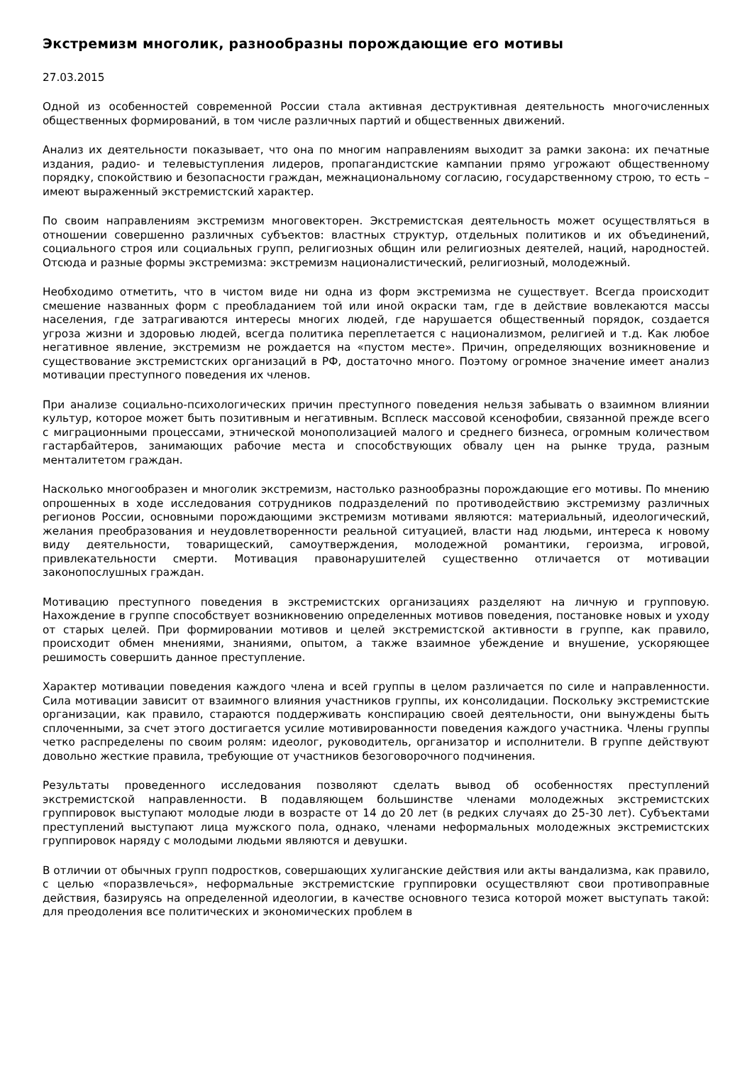Экстремизм многолик, разнообразны порождающие его мотивы
27.03.2015
Одной из особенностей современной России стала активная деструктивная деятельность многочисленных общественных формирований, в том числе различных партий и общественных движений.
Анализ их деятельности показывает, что она по многим направлениям выходит за рамки закона: их печатные издания, радио- и телевыступления лидеров, пропагандистские кампании прямо угрожают общественному порядку, спокойствию и безопасности граждан, межнациональному согласию, государственному строю, то есть – имеют выраженный экстремистский характер.
По своим направлениям экстремизм многовекторен. Экстремистская деятельность может осуществляться в отношении совершенно различных субъектов: властных структур, отдельных политиков и их объединений, социального строя или социальных групп, религиозных общин или религиозных деятелей, наций, народностей. Отсюда и разные формы экстремизма: экстремизм националистический, религиозный, молодежный.
Необходимо отметить, что в чистом виде ни одна из форм экстремизма не существует. Всегда происходит смешение названных форм с преобладанием той или иной окраски там, где в действие вовлекаются массы населения, где затрагиваются интересы многих людей, где нарушается общественный порядок, создается угроза жизни и здоровью людей, всегда политика переплетается с национализмом, религией и т.д. Как любое негативное явление, экстремизм не рождается на «пустом месте». Причин, определяющих возникновение и существование экстремистских организаций в РФ, достаточно много. Поэтому огромное значение имеет анализ мотивации преступного поведения их членов.
При анализе социально-психологических причин преступного поведения нельзя забывать о взаимном влиянии культур, которое может быть позитивным и негативным. Всплеск массовой ксенофобии, связанной прежде всего с миграционными процессами, этнической монополизацией малого и среднего бизнеса, огромным количеством гастарбайтеров, занимающих рабочие места и способствующих обвалу цен на рынке труда, разным менталитетом граждан.
Насколько многообразен и многолик экстремизм, настолько разнообразны порождающие его мотивы. По мнению опрошенных в ходе исследования сотрудников подразделений по противодействию экстремизму различных регионов России, основными порождающими экстремизм мотивами являются: материальный, идеологический, желания преобразования и неудовлетворенности реальной ситуацией, власти над людьми, интереса к новому виду деятельности, товарищеский, самоутверждения, молодежной романтики, героизма, игровой, привлекательности смерти. Мотивация правонарушителей существенно отличается от мотивации законопослушных граждан.
Мотивацию преступного поведения в экстремистских организациях разделяют на личную и групповую. Нахождение в группе способствует возникновению определенных мотивов поведения, постановке новых и уходу от старых целей. При формировании мотивов и целей экстремистской активности в группе, как правило, происходит обмен мнениями, знаниями, опытом, а также взаимное убеждение и внушение, ускоряющее решимость совершить данное преступление.
Характер мотивации поведения каждого члена и всей группы в целом различается по силе и направленности. Сила мотивации зависит от взаимного влияния участников группы, их консолидации. Поскольку экстремистские организации, как правило, стараются поддерживать конспирацию своей деятельности, они вынуждены быть сплоченными, за счет этого достигается усилие мотивированности поведения каждого участника. Члены группы четко распределены по своим ролям: идеолог, руководитель, организатор и исполнители. В группе действуют довольно жесткие правила, требующие от участников безоговорочного подчинения.
Результаты проведенного исследования позволяют сделать вывод об особенностях преступлений экстремистской направленности. В подавляющем большинстве членами молодежных экстремистских группировок выступают молодые люди в возрасте от 14 до 20 лет (в редких случаях до 25-30 лет). Субъектами преступлений выступают лица мужского пола, однако, членами неформальных молодежных экстремистских группировок наряду с молодыми людьми являются и девушки.
В отличии от обычных групп подростков, совершающих хулиганские действия или акты вандализма, как правило, с целью «поразвлечься», неформальные экстремистские группировки осуществляют свои противоправные действия, базируясь на определенной идеологии, в качестве основного тезиса которой может выступать такой: для преодоления все политических и экономических проблем в